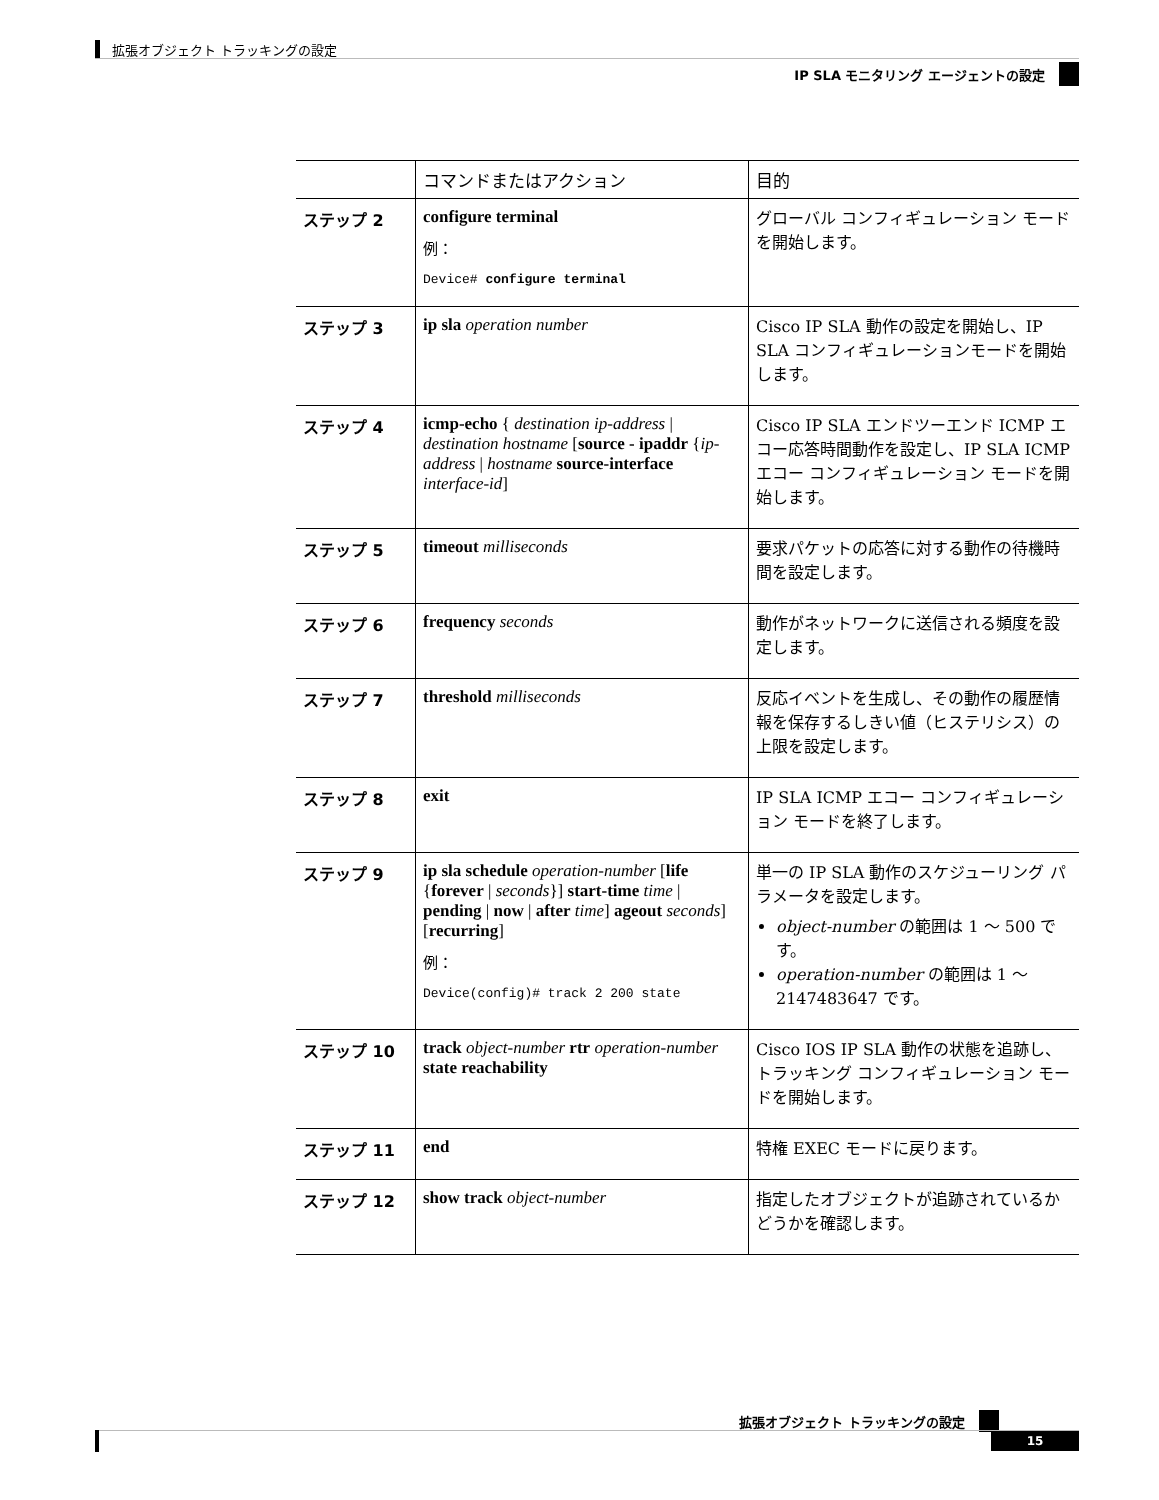拡張オブジェクト トラッキングの設定
IP SLA モニタリング エージェントの設定
| | コマンドまたはアクション | 目的 |
| --- | --- | --- |
| ステップ 2 | configure terminal 例： Device# configure terminal | グローバル コンフィギュレーション モードを開始します。 |
| ステップ 3 | ip sla operation number | Cisco IP SLA 動作の設定を開始し、IP SLA コンフィギュレーションモードを開始します。 |
| ステップ 4 | icmp-echo { destination ip-address / destination hostname [ source - ipaddr { ip-address / hostname source-interface interface-id ] | Cisco IP SLA エンドツーエンド ICMP エコー応答時間動作を設定し、IP SLA ICMP エコー コンフィギュレーション モードを開始します。 |
| ステップ 5 | timeout milliseconds | 要求パケットの応答に対する動作の待機時間を設定します。 |
| ステップ 6 | frequency seconds | 動作がネットワークに送信される頻度を設定します。 |
| ステップ 7 | threshold milliseconds | 反応イベントを生成し、その動作の履歴情報を保存するしきい値（ヒステリシス）の上限を設定します。 |
| ステップ 8 | exit | IP SLA ICMP エコー コンフィギュレーション モードを終了します。 |
| ステップ 9 | ip sla schedule operation-number [ life { forever / seconds }] start-time time / pending / now / after time ] ageout seconds ] [ recurring ] 例： Device(config)# track 2 200 state | 単一の IP SLA 動作のスケジューリング パラメータを設定します。 object-number の範囲は 1 ～ 500 です。 operation-number の範囲は 1 ～ 2147483647 です。 |
| ステップ 10 | track object-number rtr operation-number state reachability | Cisco IOS IP SLA 動作の状態を追跡し、トラッキング コンフィギュレーション モードを開始します。 |
| ステップ 11 | end | 特権 EXEC モードに戻ります。 |
| ステップ 12 | show track object-number | 指定したオブジェクトが追跡されているかどうかを確認します。 |
拡張オブジェクト トラッキングの設定
15